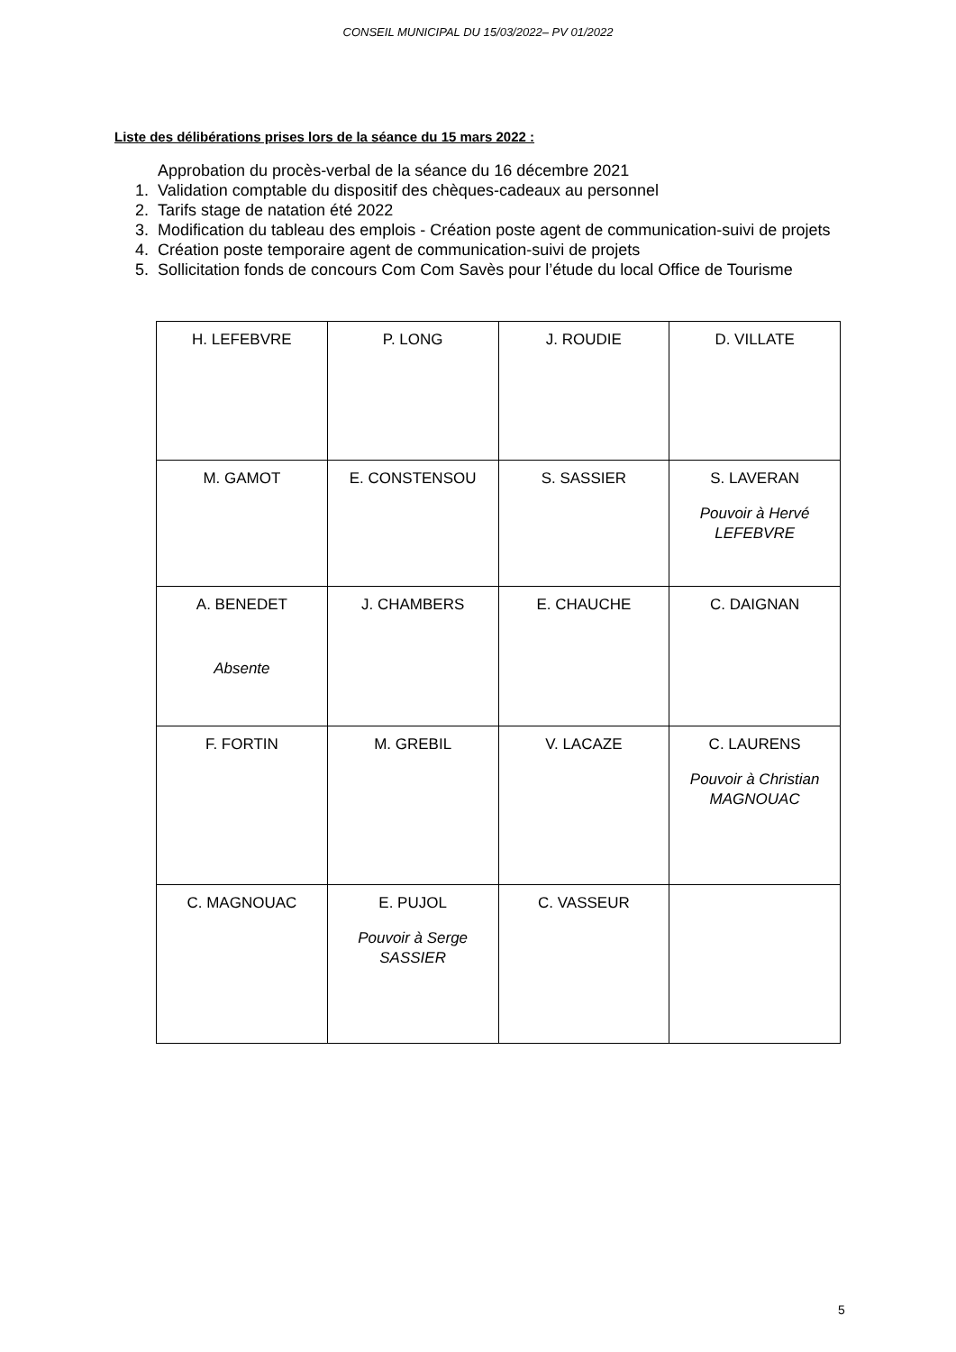CONSEIL MUNICIPAL DU 15/03/2022– PV 01/2022
Liste des délibérations prises lors de la séance du 15 mars 2022 :
Approbation du procès-verbal de la séance du 16 décembre 2021
1. Validation comptable du dispositif des chèques-cadeaux au personnel
2. Tarifs stage de natation été 2022
3. Modification du tableau des emplois - Création poste agent de communication-suivi de projets
4. Création poste temporaire agent de communication-suivi de projets
5. Sollicitation fonds de concours Com Com Savès pour l’étude du local Office de Tourisme
| H. LEFEBVRE | P. LONG | J. ROUDIE | D. VILLATE |
| M. GAMOT | E. CONSTENSOU | S. SASSIER | S. LAVERAN Pouvoir à Hervé LEFEBVRE |
| A. BENEDET Absente | J. CHAMBERS | E. CHAUCHE | C. DAIGNAN |
| F. FORTIN | M. GREBIL | V. LACAZE | C. LAURENS Pouvoir à Christian MAGNOUAC |
| C. MAGNOUAC | E. PUJOL Pouvoir à Serge SASSIER | C. VASSEUR | |
5